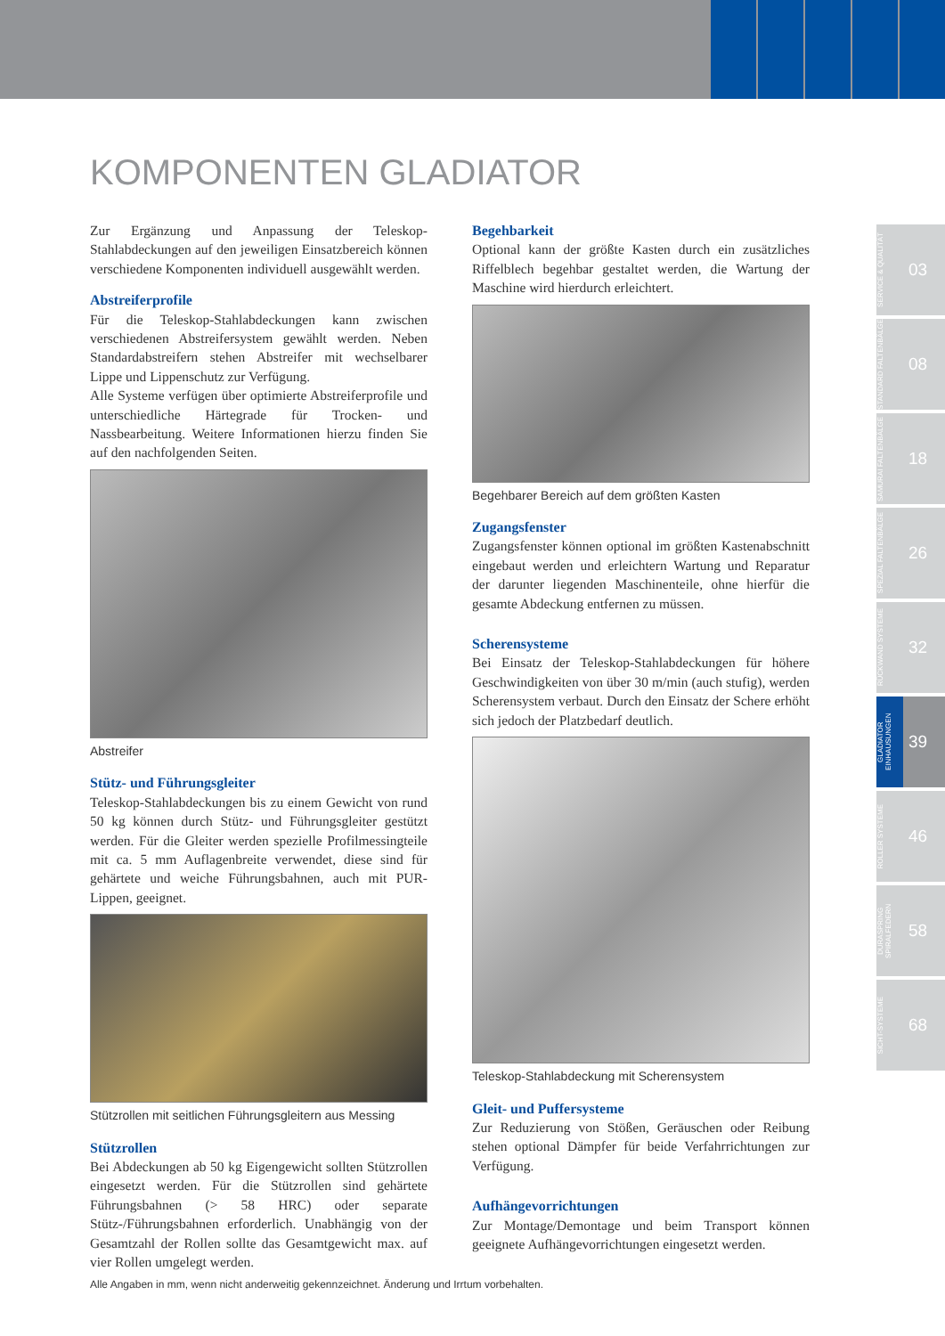KOMPONENTEN GLADIATOR
Zur Ergänzung und Anpassung der Teleskop-Stahlabdeckungen auf den jeweiligen Einsatzbereich können verschiedene Komponenten individuell ausgewählt werden.
Abstreiferprofile
Für die Teleskop-Stahlabdeckungen kann zwischen verschiedenen Abstreifersystem gewählt werden. Neben Standardabstreifern stehen Abstreifer mit wechselbarer Lippe und Lippenschutz zur Verfügung.
Alle Systeme verfügen über optimierte Abstreiferprofile und unterschiedliche Härtegrade für Trocken- und Nassbearbeitung. Weitere Informationen hierzu finden Sie auf den nachfolgenden Seiten.
Abstreifer
Stütz- und Führungsgleiter
Teleskop-Stahlabdeckungen bis zu einem Gewicht von rund 50 kg können durch Stütz- und Führungsgleiter gestützt werden. Für die Gleiter werden spezielle Profilmessingteile mit ca. 5 mm Auflagenbreite verwendet, diese sind für gehärtete und weiche Führungsbahnen, auch mit PUR-Lippen, geeignet.
Stützrollen mit seitlichen Führungsgleitern aus Messing
Stützrollen
Bei Abdeckungen ab 50 kg Eigengewicht sollten Stützrollen eingesetzt werden. Für die Stützrollen sind gehärtete Führungsbahnen (> 58 HRC) oder separate Stütz-/Führungsbahnen erforderlich. Unabhängig von der Gesamtzahl der Rollen sollte das Gesamtgewicht max. auf vier Rollen umgelegt werden.
Begehbarkeit
Optional kann der größte Kasten durch ein zusätzliches Riffelblech begehbar gestaltet werden, die Wartung der Maschine wird hierdurch erleichtert.
Begehbarer Bereich auf dem größten Kasten
Zugangsfenster
Zugangsfenster können optional im größten Kastenabschnitt eingebaut werden und erleichtern Wartung und Reparatur der darunter liegenden Maschinenteile, ohne hierfür die gesamte Abdeckung entfernen zu müssen.
Scherensysteme
Bei Einsatz der Teleskop-Stahlabdeckungen für höhere Geschwindigkeiten von über 30 m/min (auch stufig), werden Scherensystem verbaut. Durch den Einsatz der Schere erhöht sich jedoch der Platzbedarf deutlich.
Teleskop-Stahlabdeckung mit Scherensystem
Gleit- und Puffersysteme
Zur Reduzierung von Stößen, Geräuschen oder Reibung stehen optional Dämpfer für beide Verfahrrichtungen zur Verfügung.
Aufhängevorrichtungen
Zur Montage/Demontage und beim Transport können geeignete Aufhängevorrichtungen eingesetzt werden.
SERVICE & QUALITÄT
03
STANDARD FALTENBÄLGE
08
SAMURAI FALTENBÄLGE
18
SPEZIAL FALTENBÄLGE
26
RÜCKWAND SYSTEME
32
GLADIATOR EINHAUSUNGEN
39
ROLLER SYSTEME
46
DURASPRING SPIRALFEDERN
58
SICHT-SYSTEME
68
Alle Angaben in mm, wenn nicht anderweitig gekennzeichnet. Änderung und Irrtum vorbehalten.